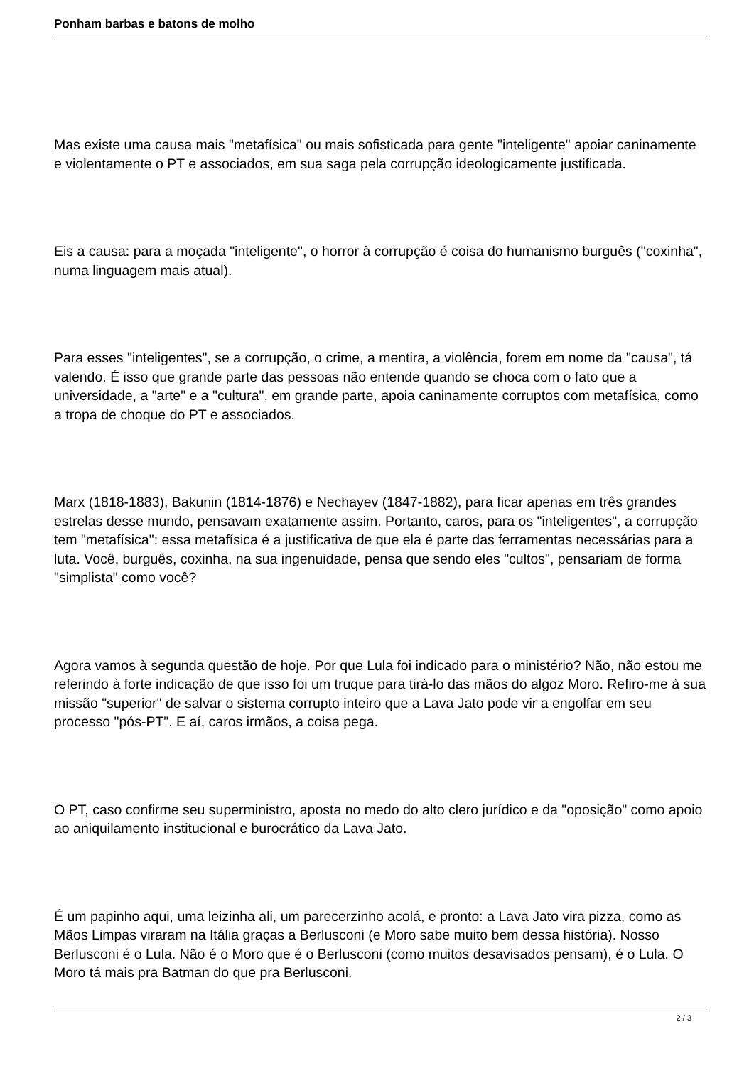Ponham barbas e batons de molho
Mas existe uma causa mais "metafísica" ou mais sofisticada para gente "inteligente" apoiar caninamente e violentamente o PT e associados, em sua saga pela corrupção ideologicamente justificada.
Eis a causa: para a moçada "inteligente", o horror à corrupção é coisa do humanismo burguês ("coxinha", numa linguagem mais atual).
Para esses "inteligentes", se a corrupção, o crime, a mentira, a violência, forem em nome da "causa", tá valendo. É isso que grande parte das pessoas não entende quando se choca com o fato que a universidade, a "arte" e a "cultura", em grande parte, apoia caninamente corruptos com metafísica, como a tropa de choque do PT e associados.
Marx (1818-1883), Bakunin (1814-1876) e Nechayev (1847-1882), para ficar apenas em três grandes estrelas desse mundo, pensavam exatamente assim. Portanto, caros, para os "inteligentes", a corrupção tem "metafísica": essa metafísica é a justificativa de que ela é parte das ferramentas necessárias para a luta. Você, burguês, coxinha, na sua ingenuidade, pensa que sendo eles "cultos", pensariam de forma "simplista" como você?
Agora vamos à segunda questão de hoje. Por que Lula foi indicado para o ministério? Não, não estou me referindo à forte indicação de que isso foi um truque para tirá-lo das mãos do algoz Moro. Refiro-me à sua missão "superior" de salvar o sistema corrupto inteiro que a Lava Jato pode vir a engolfar em seu processo "pós-PT". E aí, caros irmãos, a coisa pega.
O PT, caso confirme seu superministro, aposta no medo do alto clero jurídico e da "oposição" como apoio ao aniquilamento institucional e burocrático da Lava Jato.
É um papinho aqui, uma leizinha ali, um parecerzinho acolá, e pronto: a Lava Jato vira pizza, como as Mãos Limpas viraram na Itália graças a Berlusconi (e Moro sabe muito bem dessa história). Nosso Berlusconi é o Lula. Não é o Moro que é o Berlusconi (como muitos desavisados pensam), é o Lula. O Moro tá mais pra Batman do que pra Berlusconi.
2 / 3